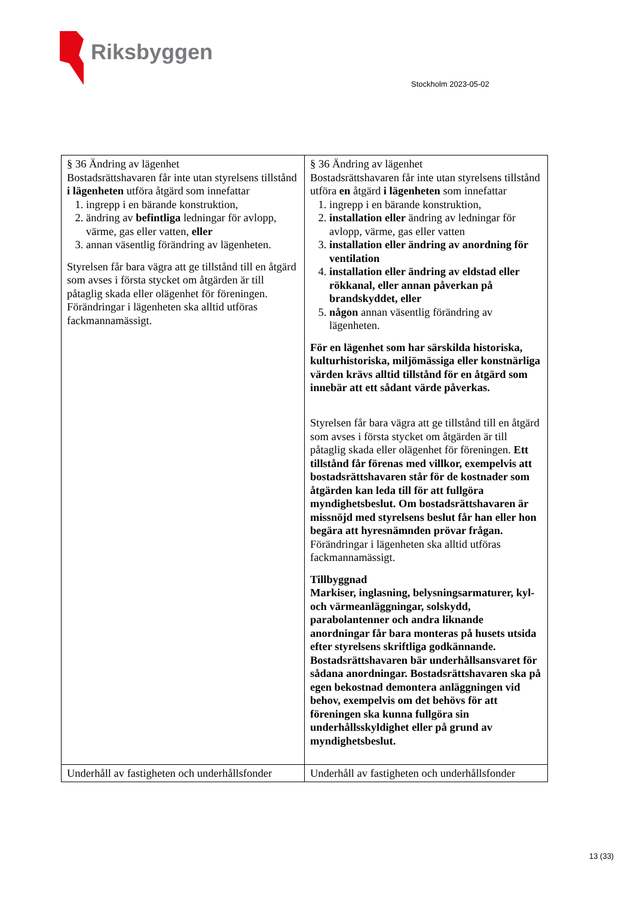Riksbyggen
Stockholm 2023-05-02
| § 36 Ändring av lägenhet Bostadsrättshavaren får inte utan styrelsens tillstånd i lägenheten utföra åtgärd som innefattar 1. ingrepp i en bärande konstruktion, 2. ändring av befintliga ledningar för avlopp, värme, gas eller vatten, eller 3. annan väsentlig förändring av lägenheten. Styrelsen får bara vägra att ge tillstånd till en åtgärd som avses i första stycket om åtgärden är till påtaglig skada eller olägenhet för föreningen. Förändringar i lägenheten ska alltid utföras fackmannamässigt. | § 36 Ändring av lägenhet Bostadsrättshavaren får inte utan styrelsens tillstånd utföra en åtgärd i lägenheten som innefattar 1. ingrepp i en bärande konstruktion, 2. installation eller ändring av ledningar för avlopp, värme, gas eller vatten 3. installation eller ändring av anordning för ventilation 4. installation eller ändring av eldstad eller rökkanal, eller annan påverkan på brandskyddet, eller 5. någon annan väsentlig förändring av lägenheten. För en lägenhet som har särskilda historiska, kulturhistoriska, miljömässiga eller konstnärliga värden krävs alltid tillstånd för en åtgärd som innebär att ett sådant värde påverkas. Styrelsen får bara vägra att ge tillstånd till en åtgärd som avses i första stycket om åtgärden är till påtaglig skada eller olägenhet för föreningen. Ett tillstånd får förenas med villkor, exempelvis att bostadsrättshavaren står för de kostnader som åtgärden kan leda till för att fullgöra myndighetsbeslut. Om bostadsrättshavaren är missnöjd med styrelsens beslut får han eller hon begära att hyresnämnden prövar frågan. Förändringar i lägenheten ska alltid utföras fackmannamässigt. Tillbyggnad Markiser, inglasning, belysningsarmaturer, kyl- och värmeanläggningar, solskydd, parabolantenner och andra liknande anordningar får bara monteras på husets utsida efter styrelsens skriftliga godkännande. Bostadsrättshavaren bär underhållsansvaret för sådana anordningar. Bostadsrättshavaren ska på egen bekostnad demontera anläggningen vid behov, exempelvis om det behövs för att föreningen ska kunna fullgöra sin underhållsskyldighet eller på grund av myndighetsbeslut. |
| Underhåll av fastigheten och underhållsfonder | Underhåll av fastigheten och underhållsfonder |
13 (33)